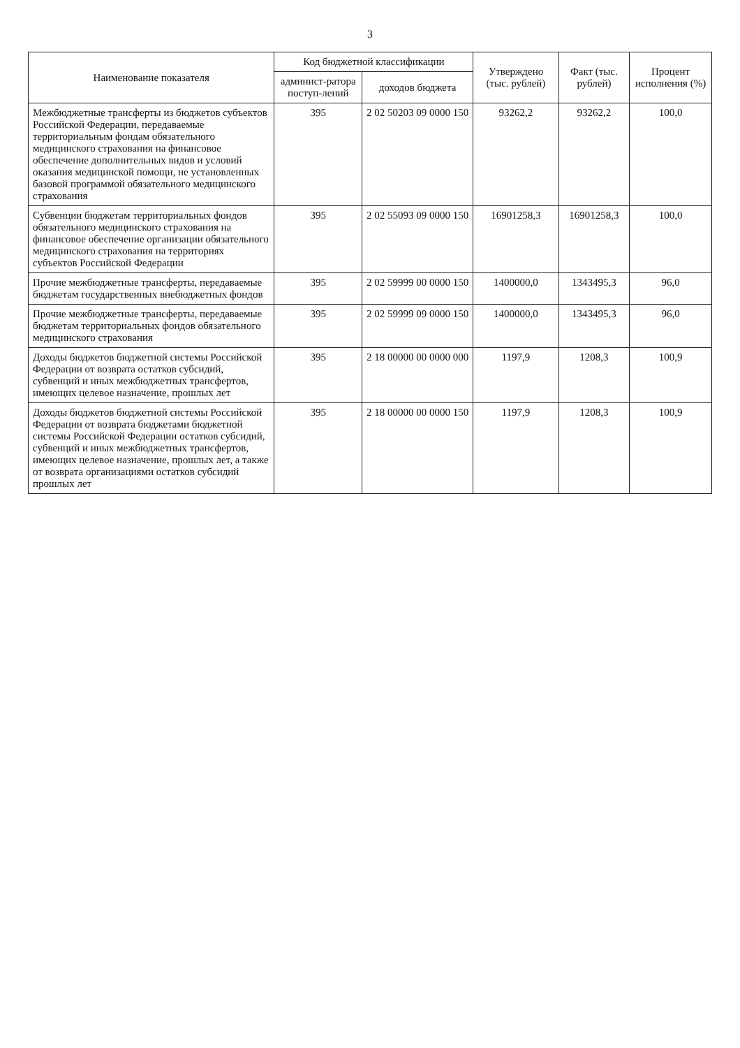3
| Наименование показателя | Код бюджетной классификации | | Утверждено (тыс. рублей) | Факт (тыс. рублей) | Процент исполнения (%) |
| --- | --- | --- | --- | --- | --- |
| | админист-ратора поступ-лений | доходов бюджета | | | |
| Межбюджетные трансферты из бюджетов субъектов Российской Федерации, передаваемые территориальным фондам обязательного медицинского страхования на финансовое обеспечение дополнительных видов и условий оказания медицинской помощи, не установленных базовой программой обязательного медицинского страхования | 395 | 2 02 50203 09 0000 150 | 93262,2 | 93262,2 | 100,0 |
| Субвенции бюджетам территориальных фондов обязательного медицинского страхования на финансовое обеспечение организации обязательного медицинского страхования на территориях субъектов Российской Федерации | 395 | 2 02 55093 09 0000 150 | 16901258,3 | 16901258,3 | 100,0 |
| Прочие межбюджетные трансферты, передаваемые бюджетам государственных внебюджетных фондов | 395 | 2 02 59999 00 0000 150 | 1400000,0 | 1343495,3 | 96,0 |
| Прочие межбюджетные трансферты, передаваемые бюджетам территориальных фондов обязательного медицинского страхования | 395 | 2 02 59999 09 0000 150 | 1400000,0 | 1343495,3 | 96,0 |
| Доходы бюджетов бюджетной системы Российской Федерации от возврата остатков субсидий, субвенций и иных межбюджетных трансфертов, имеющих целевое назначение, прошлых лет | 395 | 2 18 00000 00 0000 000 | 1197,9 | 1208,3 | 100,9 |
| Доходы бюджетов бюджетной системы Российской Федерации от возврата бюджетами бюджетной системы Российской Федерации остатков субсидий, субвенций и иных межбюджетных трансфертов, имеющих целевое назначение, прошлых лет, а также от возврата организациями остатков субсидий прошлых лет | 395 | 2 18 00000 00 0000 150 | 1197,9 | 1208,3 | 100,9 |